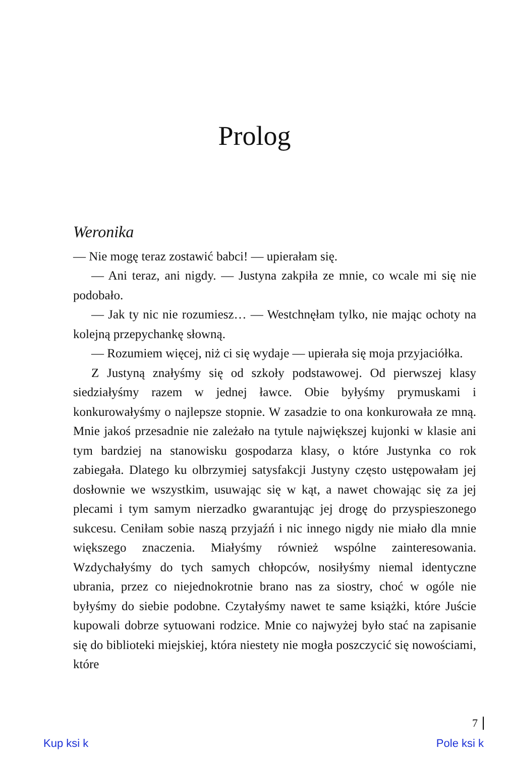Prolog
Weronika
— Nie mogę teraz zostawić babci! — upierałam się.
— Ani teraz, ani nigdy. — Justyna zakpiła ze mnie, co wcale mi się nie podobało.
— Jak ty nic nie rozumiesz… — Westchnęłam tylko, nie mając ochoty na kolejną przepychankę słowną.
— Rozumiem więcej, niż ci się wydaje — upierała się moja przyjaciółka.
Z Justyną znałyśmy się od szkoły podstawowej. Od pierwszej klasy siedziałyśmy razem w jednej ławce. Obie byłyśmy prymuskami i konkurowałyśmy o najlepsze stopnie. W zasadzie to ona konkurowała ze mną. Mnie jakoś przesadnie nie zależało na tytule największej kujonki w klasie ani tym bardziej na stanowisku gospodarza klasy, o które Justynka co rok zabiegała. Dlatego ku olbrzymiej satysfakcji Justyny często ustępowałam jej dosłownie we wszystkim, usuwając się w kąt, a nawet chowając się za jej plecami i tym samym nierzadko gwarantując jej drogę do przyspieszonego sukcesu. Ceniłam sobie naszą przyjaźń i nic innego nigdy nie miało dla mnie większego znaczenia. Miałyśmy również wspólne zainteresowania. Wzdychałyśmy do tych samych chłopców, nosiłyśmy niemal identyczne ubrania, przez co niejednokrotnie brano nas za siostry, choć w ogóle nie byłyśmy do siebie podobne. Czytałyśmy nawet te same książki, które Juście kupowali dobrze sytuowani rodzice. Mnie co najwyżej było stać na zapisanie się do biblioteki miejskiej, która niestety nie mogła poszczycić się nowościami, które
7
Kup ksi k Pole ksi k